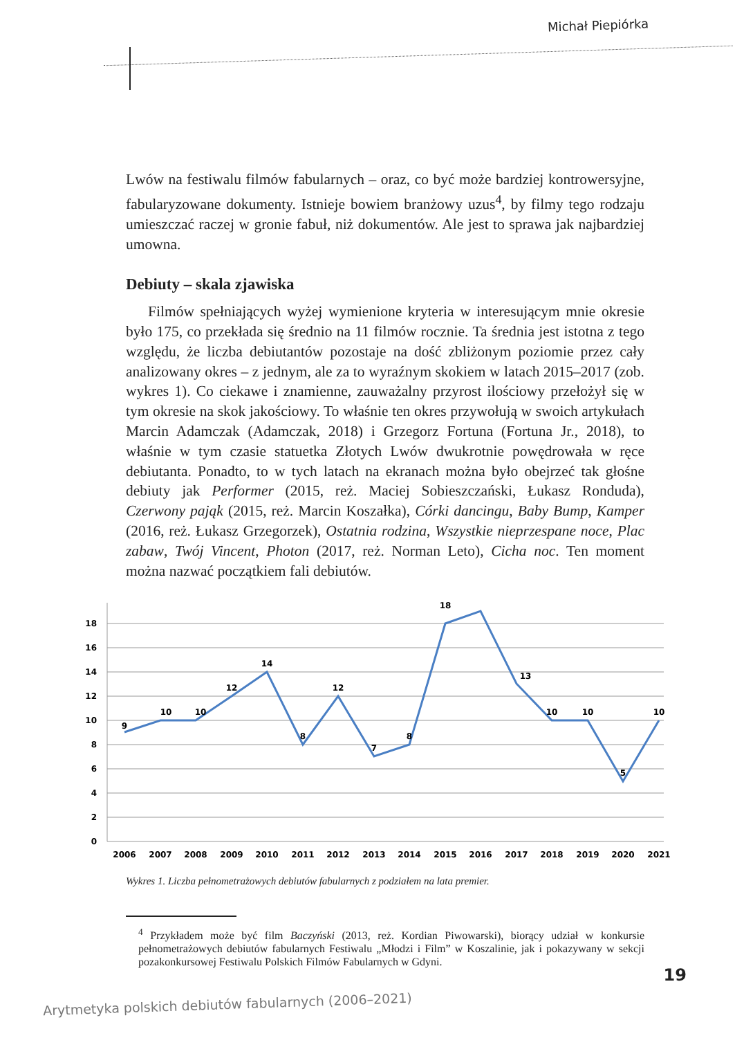Michał Piepiórka
Lwów na festiwalu filmów fabularnych – oraz, co być może bardziej kontrowersyjne, fabularyzowane dokumenty. Istnieje bowiem branżowy uzus<sup>4</sup>, by filmy tego rodzaju umieszczać raczej w gronie fabuł, niż dokumentów. Ale jest to sprawa jak najbardziej umowna.
Debiuty – skala zjawiska
Filmów spełniających wyżej wymienione kryteria w interesującym mnie okresie było 175, co przekłada się średnio na 11 filmów rocznie. Ta średnia jest istotna z tego względu, że liczba debiutantów pozostaje na dość zbliżonym poziomie przez cały analizowany okres – z jednym, ale za to wyraźnym skokiem w latach 2015–2017 (zob. wykres 1). Co ciekawe i znamienne, zauważalny przyrost ilościowy przełożył się w tym okresie na skok jakościowy. To właśnie ten okres przywołują w swoich artykułach Marcin Adamczak (Adamczak, 2018) i Grzegorz Fortuna (Fortuna Jr., 2018), to właśnie w tym czasie statuetka Złotych Lwów dwukrotnie powędrowała w ręce debiutanta. Ponadto, to w tych latach na ekranach można było obejrzeć tak głośne debiuty jak Performer (2015, reż. Maciej Sobieszczański, Łukasz Ronduda), Czerwony pająk (2015, reż. Marcin Koszałka), Córki dancingu, Baby Bump, Kamper (2016, reż. Łukasz Grzegorzek), Ostatnia rodzina, Wszystkie nieprzespane noce, Plac zabaw, Twój Vincent, Photon (2017, reż. Norman Leto), Cicha noc. Ten moment można nazwać początkiem fali debiutów.
18
16
14
12
10
8
6
4
2
0
9
10
10
12
14
8
12
7
8
18
13
10
10
5
10
2006
2007
2008
2009
2010
2011
2012
2013
2014
2015
2016
2017
2018
2019
2020
2021
Wykres 1. Liczba pełnometrażowych debiutów fabularnych z podziałem na lata premier.
<sup>4</sup> Przykładem może być film Baczyński (2013, reż. Kordian Piwowarski), biorący udział w konkursie pełnometrażowych debiutów fabularnych Festiwalu „Młodzi i Film” w Koszalinie, jak i pokazywany w sekcji pozakonkursowej Festiwalu Polskich Filmów Fabularnych w Gdyni.
19
Arytmetyka polskich debiutów fabularnych (2006–2021)